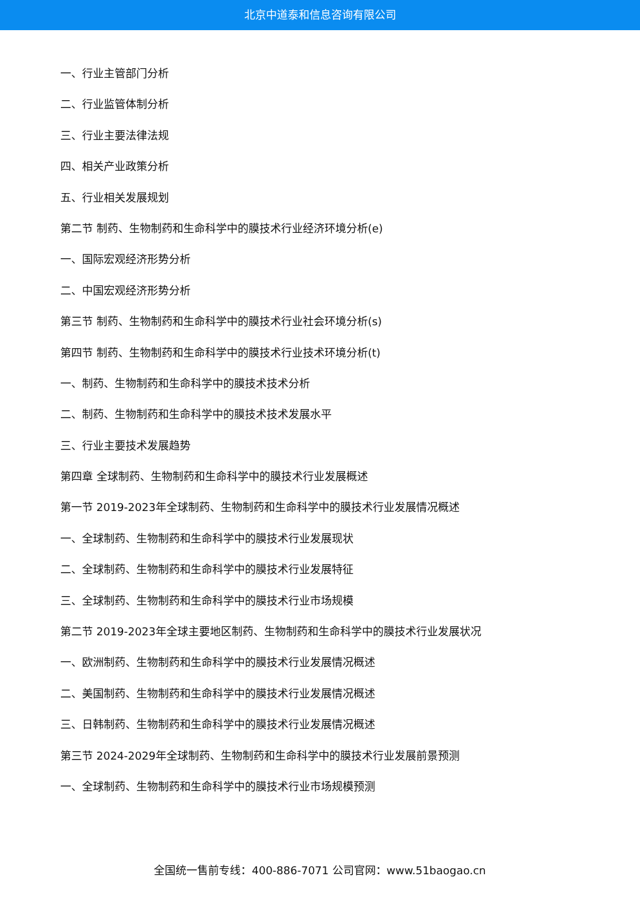北京中道泰和信息咨询有限公司
一、行业主管部门分析
二、行业监管体制分析
三、行业主要法律法规
四、相关产业政策分析
五、行业相关发展规划
第二节 制药、生物制药和生命科学中的膜技术行业经济环境分析(e)
一、国际宏观经济形势分析
二、中国宏观经济形势分析
第三节 制药、生物制药和生命科学中的膜技术行业社会环境分析(s)
第四节 制药、生物制药和生命科学中的膜技术行业技术环境分析(t)
一、制药、生物制药和生命科学中的膜技术技术分析
二、制药、生物制药和生命科学中的膜技术技术发展水平
三、行业主要技术发展趋势
第四章 全球制药、生物制药和生命科学中的膜技术行业发展概述
第一节 2019-2023年全球制药、生物制药和生命科学中的膜技术行业发展情况概述
一、全球制药、生物制药和生命科学中的膜技术行业发展现状
二、全球制药、生物制药和生命科学中的膜技术行业发展特征
三、全球制药、生物制药和生命科学中的膜技术行业市场规模
第二节 2019-2023年全球主要地区制药、生物制药和生命科学中的膜技术行业发展状况
一、欧洲制药、生物制药和生命科学中的膜技术行业发展情况概述
二、美国制药、生物制药和生命科学中的膜技术行业发展情况概述
三、日韩制药、生物制药和生命科学中的膜技术行业发展情况概述
第三节 2024-2029年全球制药、生物制药和生命科学中的膜技术行业发展前景预测
一、全球制药、生物制药和生命科学中的膜技术行业市场规模预测
全国统一售前专线：400-886-7071 公司官网：www.51baogao.cn